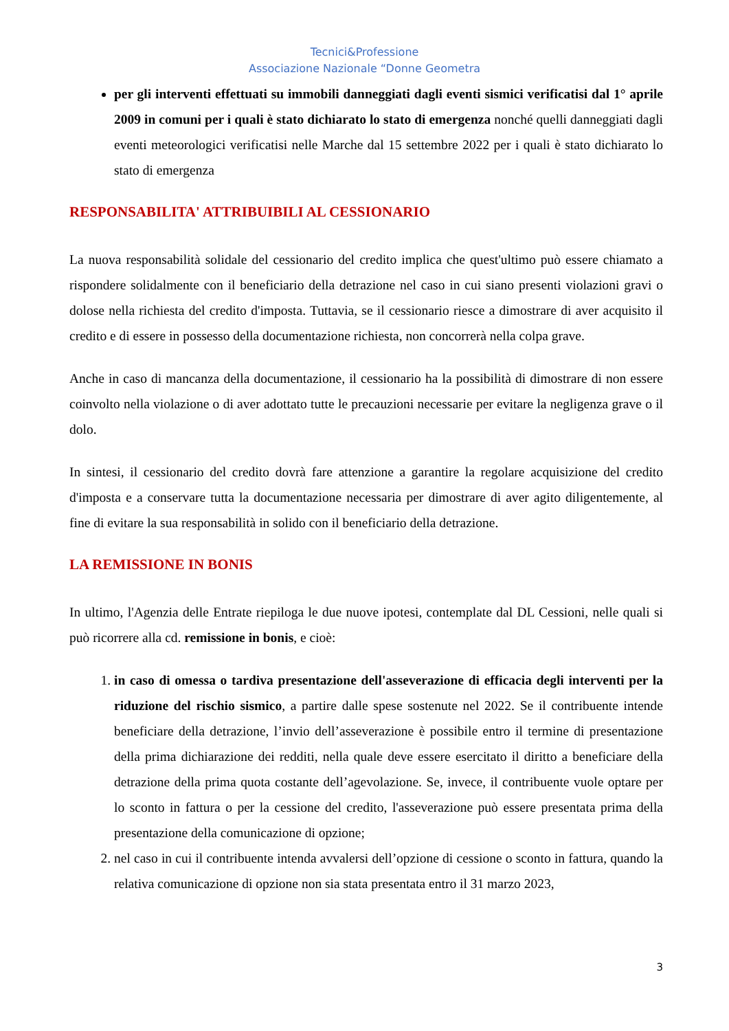Tecnici&Professione
Associazione Nazionale “Donne Geometra
per gli interventi effettuati su immobili danneggiati dagli eventi sismici verificatisi dal 1° aprile 2009 in comuni per i quali è stato dichiarato lo stato di emergenza nonché quelli danneggiati dagli eventi meteorologici verificatisi nelle Marche dal 15 settembre 2022 per i quali è stato dichiarato lo stato di emergenza
RESPONSABILITA' ATTRIBUIBILI AL CESSIONARIO
La nuova responsabilità solidale del cessionario del credito implica che quest'ultimo può essere chiamato a rispondere solidalmente con il beneficiario della detrazione nel caso in cui siano presenti violazioni gravi o dolose nella richiesta del credito d'imposta. Tuttavia, se il cessionario riesce a dimostrare di aver acquisito il credito e di essere in possesso della documentazione richiesta, non concorrerà nella colpa grave.
Anche in caso di mancanza della documentazione, il cessionario ha la possibilità di dimostrare di non essere coinvolto nella violazione o di aver adottato tutte le precauzioni necessarie per evitare la negligenza grave o il dolo.
In sintesi, il cessionario del credito dovrà fare attenzione a garantire la regolare acquisizione del credito d'imposta e a conservare tutta la documentazione necessaria per dimostrare di aver agito diligentemente, al fine di evitare la sua responsabilità in solido con il beneficiario della detrazione.
LA REMISSIONE IN BONIS
In ultimo, l'Agenzia delle Entrate riepiloga le due nuove ipotesi, contemplate dal DL Cessioni, nelle quali si può ricorrere alla cd. remissione in bonis, e cioè:
1. in caso di omessa o tardiva presentazione dell'asseverazione di efficacia degli interventi per la riduzione del rischio sismico, a partire dalle spese sostenute nel 2022. Se il contribuente intende beneficiare della detrazione, l’invio dell’asseverazione è possibile entro il termine di presentazione della prima dichiarazione dei redditi, nella quale deve essere esercitato il diritto a beneficiare della detrazione della prima quota costante dell’agevolazione. Se, invece, il contribuente vuole optare per lo sconto in fattura o per la cessione del credito, l'asseverazione può essere presentata prima della presentazione della comunicazione di opzione;
2. nel caso in cui il contribuente intenda avvalersi dell’opzione di cessione o sconto in fattura, quando la relativa comunicazione di opzione non sia stata presentata entro il 31 marzo 2023,
3